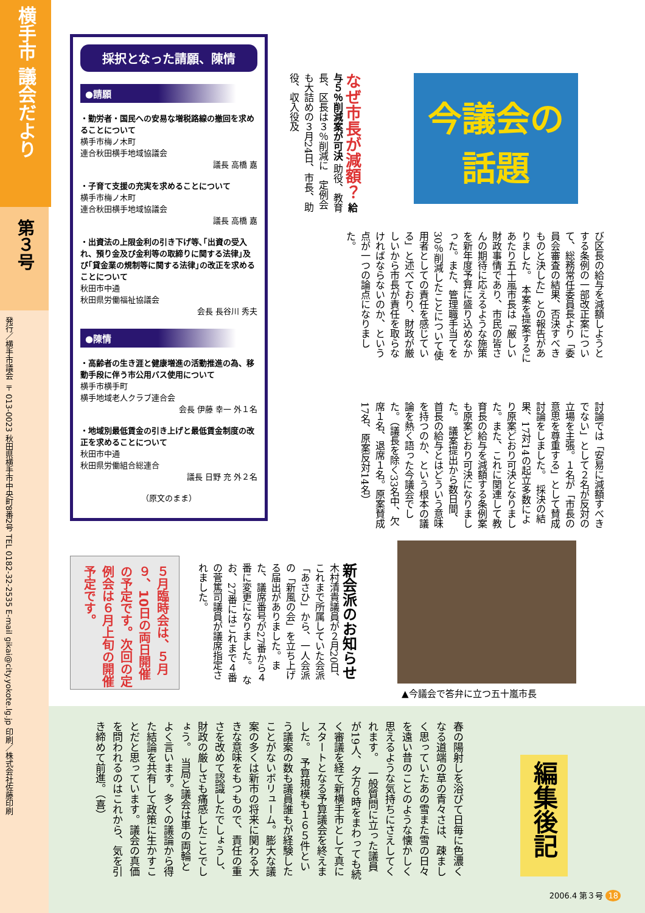横手市 議会だより
第３号
発行／横手市議会 〒013-0023 秋田県横手市中央町8番2号 TEL 0182-32-2535 E-mail gikai@city.yokote.lg.jp 印刷／株式会社佐藤印刷
採択となった請願、陳情
●請願
・勤労者・国民への安易な増税路線の撤回を求めることについて
横手市梅ノ木町
連合秋田横手地域協議会
議長 高橋 嘉
・子育て支援の充実を求めることについて
横手市梅ノ木町
連合秋田横手地域協議会
議長 高橋 嘉
・出資法の上限金利の引き下げ等､｢出資の受入れ、預り金及び金利等の取締りに関する法律｣及び｢貸金業の規制等に関する法律｣の改正を求めることについて
秋田市中通
秋田県労働福祉協議会
会長 長谷川 秀夫
●陳情
・高齢者の生き涯と健康増進の活動推進の為、移動手段に伴う市公用バス使用について
横手市横手町
横手地域老人クラブ連合会
会長 伊藤 幸一 外１名
・地域別最低賃金の引き上げと最低賃金制度の改正を求めることについて
秋田市中通
秋田県労働組合総連合
議長 日野 充 外２名
（原文のまま）
今議会の
話題
び区長の給与を減額しようとする条例の一部改正案について、総務常任委員長より「委員会審査の結果、否決すべきものと決した」との報告がありました。　本案を提案するにあたり五十嵐市長は「厳しい財政事情であり、市民の皆さんの期待に応えるような施策を新年度予算に盛り込めなかった。また、管理職手当てを30％削減したことについて使用者としての責任を感じている」と述べており、財政が厳しいから市長が責任を取らなければならないのか、という点が一つの論点になりました。
討論では「安易に減額すべきでない」として２名が反対の立場を主張。１名が「市長の意思を尊重する」として賛成討論をしました。　採決の結果、17対14の起立多数により原案どおり可決となりました。また、これに関連して教育長の給与を減額する条例案も原案どおり可決になりました。　議案提出から数日間、首長の給与とはどういう意味を持つのか、という根本の議論を熱く語った今議会でした。（議長を除く33名中、欠席１名、退席１名。原案賛成17名、原案反対14名）
なぜ市長が減額？ 給与５％削減案が可決 助役、教育長、区長は３％削減に　定例会も大詰めの３月24日、市長、助役、収入役及
▲今議会で答弁に立つ五十嵐市長
新会派のお知らせ 木村清貴議員が２月20日、これまで所属していた会派「あさひ」から、一人会派の「新風の会」を立ち上げる届出がありました。また、議席番号が27番から４番に変更になりました。　なお、27番にはこれまで４番の菅篤司議員が議席指定されました。
５月臨時会は、５月９、10日の両日開催の予定です。次回の定例会は６月上旬の開催予定です。
春の陽射しを浴びて日毎に色濃くなる道端の草の青々さは、疎ましく思っていたあの雪また雪の日々を遠い昔のことのような懐かしく思えるような気持ちにさえしてくれます。　一般質問に立った議員が19人、夕方６時をまわっても続く審議を経て新横手市として真にスタートとなる予算議会を終えました。　予算規模も１６５件という議案の数も議員誰もが経験したことがないボリューム。膨大な議案の多くは新市の将来に関わる大きな意味をもつもので、責任の重さを改めて認識したでしょうし、財政の厳しさも痛感したことでしょう。　当局と議会は車の両輪とよく言います。多くの議論から得た結論を共有して政策に生かすことだと思っています。議会の真価を問われるのはこれから、気を引き締めて前進。（喜）
編集後記
2006.4 第３号 18